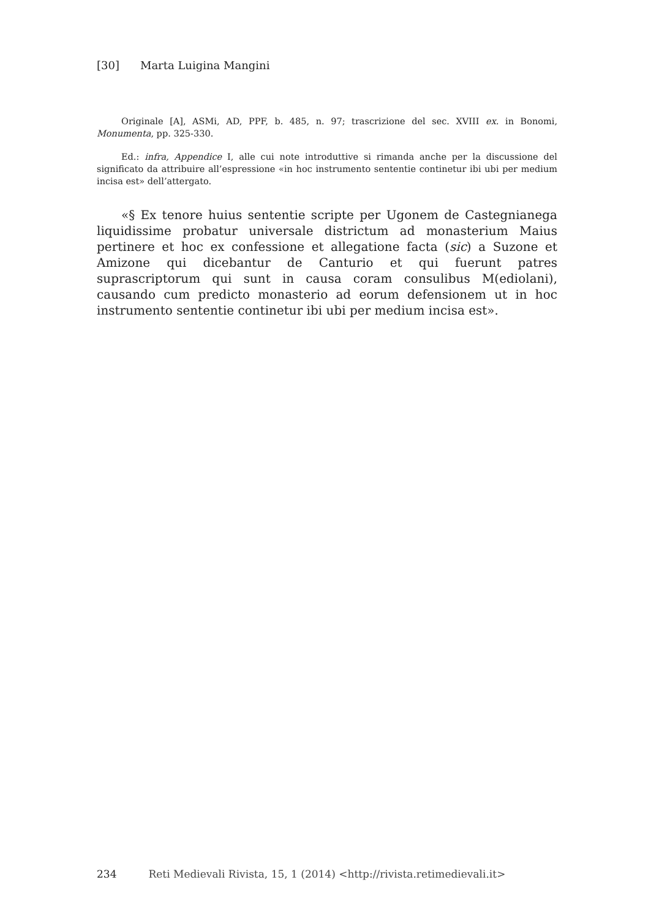[30] Marta Luigina Mangini
Originale [A], ASMi, AD, PPF, b. 485, n. 97; trascrizione del sec. XVIII ex. in Bonomi, Monumenta, pp. 325-330.
Ed.: infra, Appendice I, alle cui note introduttive si rimanda anche per la discussione del significato da attribuire all’espressione «in hoc instrumento sententie continetur ibi ubi per medium incisa est» dell’attergato.
«§ Ex tenore huius sententie scripte per Ugonem de Castegnianega liquidissime probatur universale districtum ad monasterium Maius pertinere et hoc ex confessione et allegatione facta (sic) a Suzone et Amizone qui dicebantur de Canturio et qui fuerunt patres suprascriptorum qui sunt in causa coram consulibus M(ediolani), causando cum predicto monasterio ad eorum defensionem ut in hoc instrumento sententie continetur ibi ubi per medium incisa est».
234 Reti Medievali Rivista, 15, 1 (2014) <http://rivista.retimedievali.it>